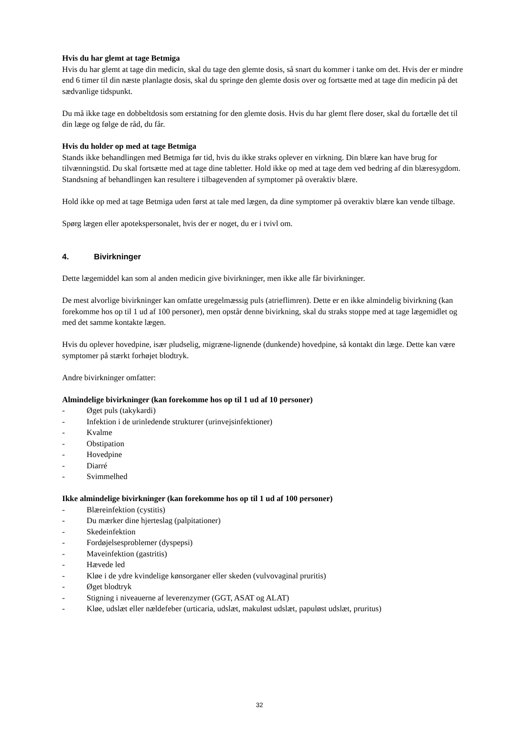Hvis du har glemt at tage Betmiga
Hvis du har glemt at tage din medicin, skal du tage den glemte dosis, så snart du kommer i tanke om det. Hvis der er mindre end 6 timer til din næste planlagte dosis, skal du springe den glemte dosis over og fortsætte med at tage din medicin på det sædvanlige tidspunkt.
Du må ikke tage en dobbeltdosis som erstatning for den glemte dosis. Hvis du har glemt flere doser, skal du fortælle det til din læge og følge de råd, du får.
Hvis du holder op med at tage Betmiga
Stands ikke behandlingen med Betmiga før tid, hvis du ikke straks oplever en virkning. Din blære kan have brug for tilvænningstid. Du skal fortsætte med at tage dine tabletter. Hold ikke op med at tage dem ved bedring af din blæresygdom. Standsning af behandlingen kan resultere i tilbagevenden af symptomer på overaktiv blære.
Hold ikke op med at tage Betmiga uden først at tale med lægen, da dine symptomer på overaktiv blære kan vende tilbage.
Spørg lægen eller apotekspersonalet, hvis der er noget, du er i tvivl om.
4. Bivirkninger
Dette lægemiddel kan som al anden medicin give bivirkninger, men ikke alle får bivirkninger.
De mest alvorlige bivirkninger kan omfatte uregelmæssig puls (atrieflimren). Dette er en ikke almindelig bivirkning (kan forekomme hos op til 1 ud af 100 personer), men opstår denne bivirkning, skal du straks stoppe med at tage lægemidlet og med det samme kontakte lægen.
Hvis du oplever hovedpine, især pludselig, migræne-lignende (dunkende) hovedpine, så kontakt din læge. Dette kan være symptomer på stærkt forhøjet blodtryk.
Andre bivirkninger omfatter:
Almindelige bivirkninger (kan forekomme hos op til 1 ud af 10 personer)
- Øget puls (takykardi)
- Infektion i de urinledende strukturer (urinvejsinfektioner)
- Kvalme
- Obstipation
- Hovedpine
- Diarré
- Svimmelhed
Ikke almindelige bivirkninger (kan forekomme hos op til 1 ud af 100 personer)
- Blæreinfektion (cystitis)
- Du mærker dine hjerteslag (palpitationer)
- Skedeinfektion
- Fordøjelsesproblemer (dyspepsi)
- Maveinfektion (gastritis)
- Hævede led
- Kløe i de ydre kvindelige kønsorganer eller skeden (vulvovaginal pruritis)
- Øget blodtryk
- Stigning i niveauerne af leverenzymer (GGT, ASAT og ALAT)
- Kløe, udslæt eller nældefeber (urticaria, udslæt, makuløst udslæt, papuløst udslæt, pruritus)
32